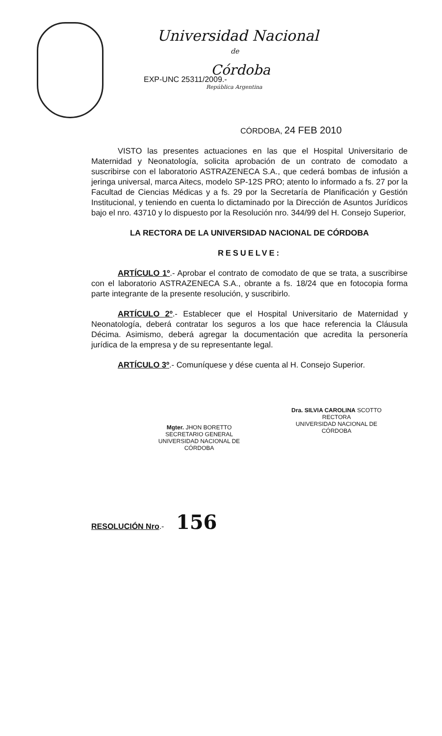Universidad Nacional
de
Córdoba
EXP-UNC 25311/2009.-
República Argentina
CÓRDOBA, 24 FEB 2010
VISTO las presentes actuaciones en las que el Hospital Universitario de Maternidad y Neonatología, solicita aprobación de un contrato de comodato a suscribirse con el laboratorio ASTRAZENECA S.A., que cederá bombas de infusión a jeringa universal, marca Aitecs, modelo SP-12S PRO; atento lo informado a fs. 27 por la Facultad de Ciencias Médicas y a fs. 29 por la Secretaría de Planificación y Gestión Institucional, y teniendo en cuenta lo dictaminado por la Dirección de Asuntos Jurídicos bajo el nro. 43710 y lo dispuesto por la Resolución nro. 344/99 del H. Consejo Superior,
LA RECTORA DE LA UNIVERSIDAD NACIONAL DE CÓRDOBA
RESUELVE:
ARTÍCULO 1º.- Aprobar el contrato de comodato de que se trata, a suscribirse con el laboratorio ASTRAZENECA S.A., obrante a fs. 18/24 que en fotocopia forma parte integrante de la presente resolución, y suscribirlo.
ARTÍCULO 2º.- Establecer que el Hospital Universitario de Maternidad y Neonatología, deberá contratar los seguros a los que hace referencia la Cláusula Décima. Asimismo, deberá agregar la documentación que acredita la personería jurídica de la empresa y de su representante legal.
ARTÍCULO 3º.- Comuníquese y dése cuenta al H. Consejo Superior.
Mgter. JHON BORETTO
SECRETARIO GENERAL
UNIVERSIDAD NACIONAL DE CÓRDOBA
Dra. SILVIA CAROLINA SCOTTO
RECTORA
UNIVERSIDAD NACIONAL DE CÓRDOBA
RESOLUCIÓN Nro.- 156